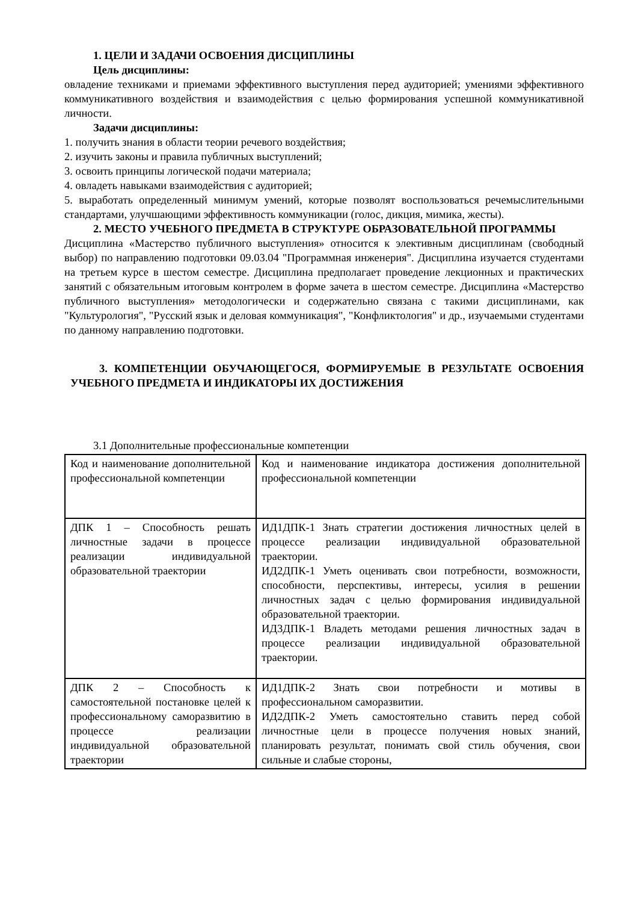1. ЦЕЛИ И ЗАДАЧИ ОСВОЕНИЯ ДИСЦИПЛИНЫ
Цель дисциплины:
овладение техниками и приемами эффективного выступления перед аудиторией; умениями эффективного коммуникативного воздействия и взаимодействия с целью формирования успешной коммуникативной личности.
Задачи дисциплины:
1. получить знания в области теории речевого воздействия;
2. изучить законы и правила публичных выступлений;
3. освоить принципы логической подачи материала;
4. овладеть навыками взаимодействия с аудиторией;
5. выработать определенный минимум умений, которые позволят воспользоваться речемыслительными стандартами, улучшающими эффективность коммуникации (голос, дикция, мимика, жесты).
2. МЕСТО УЧЕБНОГО ПРЕДМЕТА В СТРУКТУРЕ ОБРАЗОВАТЕЛЬНОЙ ПРОГРАММЫ
Дисциплина «Мастерство публичного выступления» относится к элективным дисциплинам (свободный выбор) по направлению подготовки 09.03.04 "Программная инженерия". Дисциплина изучается студентами на третьем курсе в шестом семестре. Дисциплина предполагает проведение лекционных и практических занятий с обязательным итоговым контролем в форме зачета в шестом семестре. Дисциплина «Мастерство публичного выступления» методологически и содержательно связана с такими дисциплинами, как "Культурология", "Русский язык и деловая коммуникация", "Конфликтология" и др., изучаемыми студентами по данному направлению подготовки.
3. КОМПЕТЕНЦИИ ОБУЧАЮЩЕГОСЯ, ФОРМИРУЕМЫЕ В РЕЗУЛЬТАТЕ ОСВОЕНИЯ УЧЕБНОГО ПРЕДМЕТА И ИНДИКАТОРЫ ИХ ДОСТИЖЕНИЯ
3.1 Дополнительные профессиональные компетенции
| Код и наименование дополнительной профессиональной компетенции | Код и наименование индикатора достижения дополнительной профессиональной компетенции |
| ДПК 1 – Способность решать личностные задачи в процессе реализации индивидуальной образовательной траектории | ИД1ДПК-1 Знать стратегии достижения личностных целей в процессе реализации индивидуальной образовательной траектории. ИД2ДПК-1 Уметь оценивать свои потребности, возможности, способности, перспективы, интересы, усилия в решении личностных задач с целью формирования индивидуальной образовательной траектории. ИД3ДПК-1 Владеть методами решения личностных задач в процессе реализации индивидуальной образовательной траектории. |
| ДПК 2 – Способность к самостоятельной постановке целей к профессиональному саморазвитию в процессе реализации индивидуальной образовательной траектории | ИД1ДПК-2 Знать свои потребности и мотивы в профессиональном саморазвитии. ИД2ДПК-2 Уметь самостоятельно ставить перед собой личностные цели в процессе получения новых знаний, планировать результат, понимать свой стиль обучения, свои сильные и слабые стороны, |